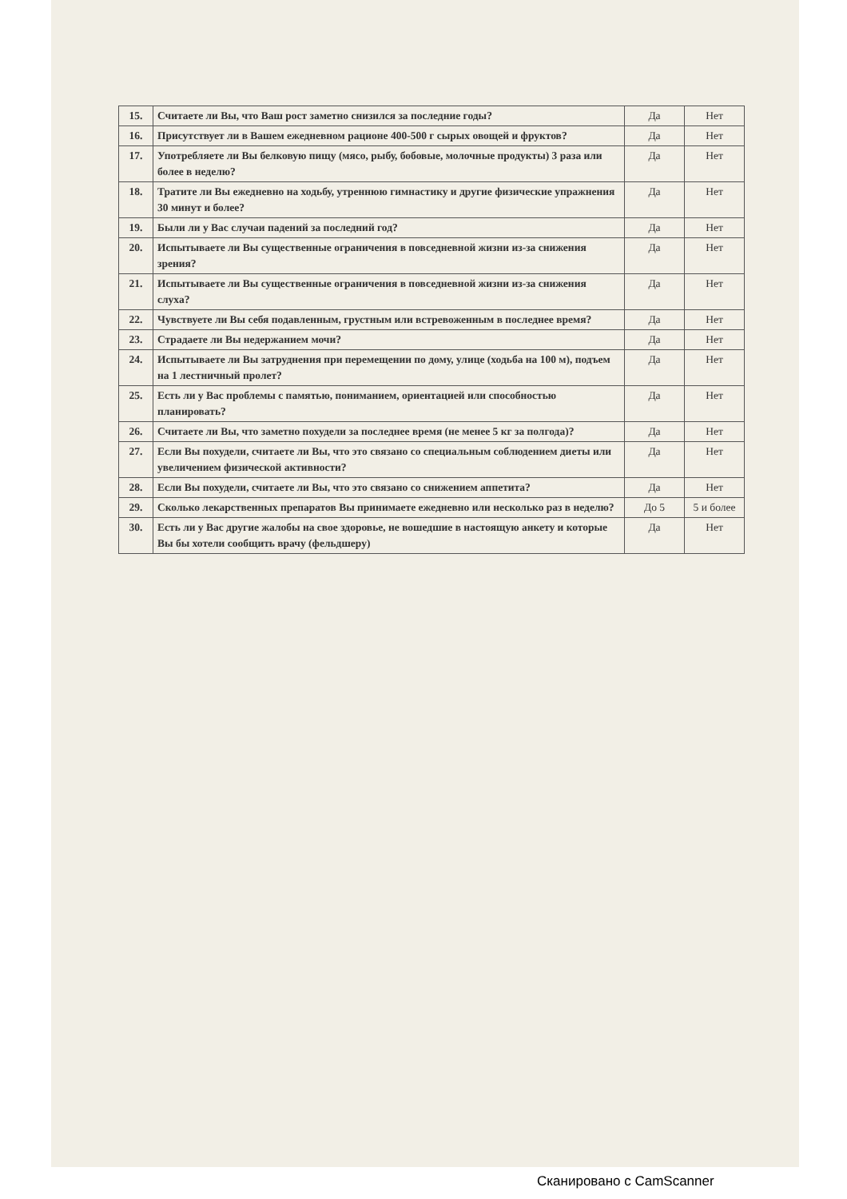| 15. | Считаете ли Вы, что Ваш рост заметно снизился за последние годы? | Да | Нет |
| 16. | Присутствует ли в Вашем ежедневном рационе 400-500 г сырых овощей и фруктов? | Да | Нет |
| 17. | Употребляете ли Вы белковую пищу (мясо, рыбу, бобовые, молочные продукты) 3 раза или более в неделю? | Да | Нет |
| 18. | Тратите ли Вы ежедневно на ходьбу, утреннюю гимнастику и другие физические упражнения 30 минут и более? | Да | Нет |
| 19. | Были ли у Вас случаи падений за последний год? | Да | Нет |
| 20. | Испытываете ли Вы существенные ограничения в повседневной жизни из-за снижения зрения? | Да | Нет |
| 21. | Испытываете ли Вы существенные ограничения в повседневной жизни из-за снижения слуха? | Да | Нет |
| 22. | Чувствуете ли Вы себя подавленным, грустным или встревоженным в последнее время? | Да | Нет |
| 23. | Страдаете ли Вы недержанием мочи? | Да | Нет |
| 24. | Испытываете ли Вы затруднения при перемещении по дому, улице (ходьба на 100 м), подъем на 1 лестничный пролет? | Да | Нет |
| 25. | Есть ли у Вас проблемы с памятью, пониманием, ориентацией или способностью планировать? | Да | Нет |
| 26. | Считаете ли Вы, что заметно похудели за последнее время (не менее 5 кг за полгода)? | Да | Нет |
| 27. | Если Вы похудели, считаете ли Вы, что это связано со специальным соблюдением диеты или увеличением физической активности? | Да | Нет |
| 28. | Если Вы похудели, считаете ли Вы, что это связано со снижением аппетита? | Да | Нет |
| 29. | Сколько лекарственных препаратов Вы принимаете ежедневно или несколько раз в неделю? | До 5 | 5 и более |
| 30. | Есть ли у Вас другие жалобы на свое здоровье, не вошедшие в настоящую анкету и которые Вы бы хотели сообщить врачу (фельдшеру) | Да | Нет |
Сканировано с CamScanner